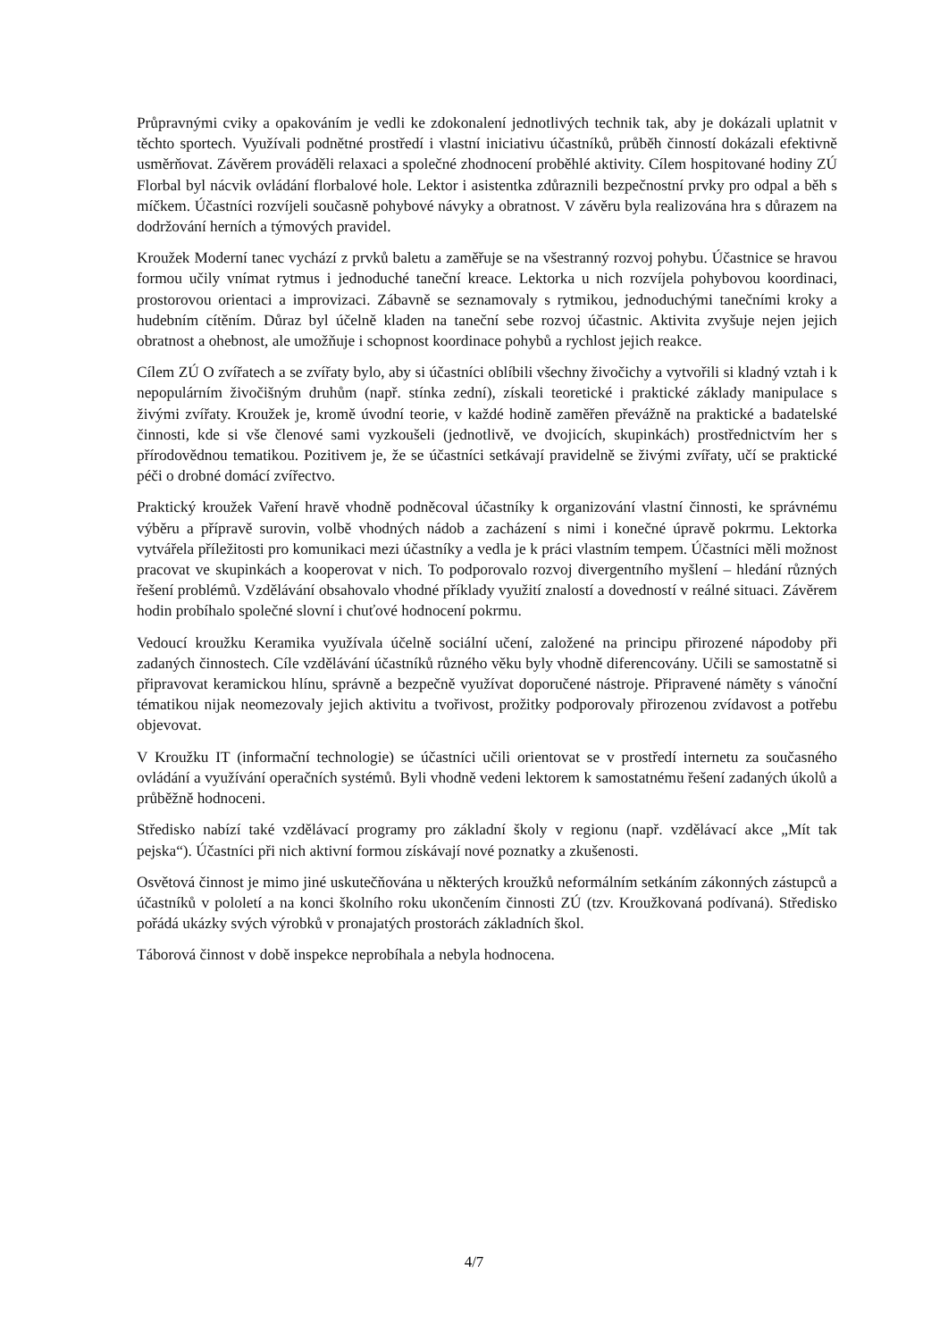Průpravnými cviky a opakováním je vedli ke zdokonalení jednotlivých technik tak, aby je dokázali uplatnit v těchto sportech. Využívali podnětné prostředí i vlastní iniciativu účastníků, průběh činností dokázali efektivně usměrňovat. Závěrem prováděli relaxaci a společné zhodnocení proběhlé aktivity. Cílem hospitované hodiny ZÚ Florbal byl nácvik ovládání florbalové hole. Lektor i asistentka zdůraznili bezpečnostní prvky pro odpal a běh s míčkem. Účastníci rozvíjeli současně pohybové návyky a obratnost. V závěru byla realizována hra s důrazem na dodržování herních a týmových pravidel.
Kroužek Moderní tanec vychází z prvků baletu a zaměřuje se na všestranný rozvoj pohybu. Účastnice se hravou formou učily vnímat rytmus i jednoduché taneční kreace. Lektorka u nich rozvíjela pohybovou koordinaci, prostorovou orientaci a improvizaci. Zábavně se seznamovaly s rytmikou, jednoduchými tanečními kroky a hudebním cítěním. Důraz byl účelně kladen na taneční sebe rozvoj účastnic. Aktivita zvyšuje nejen jejich obratnost a ohebnost, ale umožňuje i schopnost koordinace pohybů a rychlost jejich reakce.
Cílem ZÚ O zvířatech a se zvířaty bylo, aby si účastníci oblíbili všechny živočichy a vytvořili si kladný vztah i k nepopulárním živočišným druhům (např. stínka zední), získali teoretické i praktické základy manipulace s živými zvířaty. Kroužek je, kromě úvodní teorie, v každé hodině zaměřen převážně na praktické a badatelské činnosti, kde si vše členové sami vyzkoušeli (jednotlivě, ve dvojicích, skupinkách) prostřednictvím her s přírodovědnou tematikou. Pozitivem je, že se účastníci setkávají pravidelně se živými zvířaty, učí se praktické péči o drobné domácí zvířectvo.
Praktický kroužek Vaření hravě vhodně podněcoval účastníky k organizování vlastní činnosti, ke správnému výběru a přípravě surovin, volbě vhodných nádob a zacházení s nimi i konečné úpravě pokrmu. Lektorka vytvářela příležitosti pro komunikaci mezi účastníky a vedla je k práci vlastním tempem. Účastníci měli možnost pracovat ve skupinkách a kooperovat v nich. To podporovalo rozvoj divergentního myšlení – hledání různých řešení problémů. Vzdělávání obsahovalo vhodné příklady využití znalostí a dovedností v reálné situaci. Závěrem hodin probíhalo společné slovní i chuťové hodnocení pokrmu.
Vedoucí kroužku Keramika využívala účelně sociální učení, založené na principu přirozené nápodoby při zadaných činnostech. Cíle vzdělávání účastníků různého věku byly vhodně diferencovány. Učili se samostatně si připravovat keramickou hlínu, správně a bezpečně využívat doporučené nástroje. Připravené náměty s vánoční tématikou nijak neomezovaly jejich aktivitu a tvořivost, prožitky podporovaly přirozenou zvídavost a potřebu objevovat.
V Kroužku IT (informační technologie) se účastníci učili orientovat se v prostředí internetu za současného ovládání a využívání operačních systémů. Byli vhodně vedeni lektorem k samostatnému řešení zadaných úkolů a průběžně hodnoceni.
Středisko nabízí také vzdělávací programy pro základní školy v regionu (např. vzdělávací akce „Mít tak pejska“). Účastníci při nich aktivní formou získávají nové poznatky a zkušenosti.
Osvětová činnost je mimo jiné uskutečňována u některých kroužků neformálním setkáním zákonných zástupců a účastníků v pololetí a na konci školního roku ukončením činnosti ZÚ (tzv. Kroužkovaná podívaná). Středisko pořádá ukázky svých výrobků v pronajatých prostorách základních škol.
Táborová činnost v době inspekce neprobíhala a nebyla hodnocena.
4/7